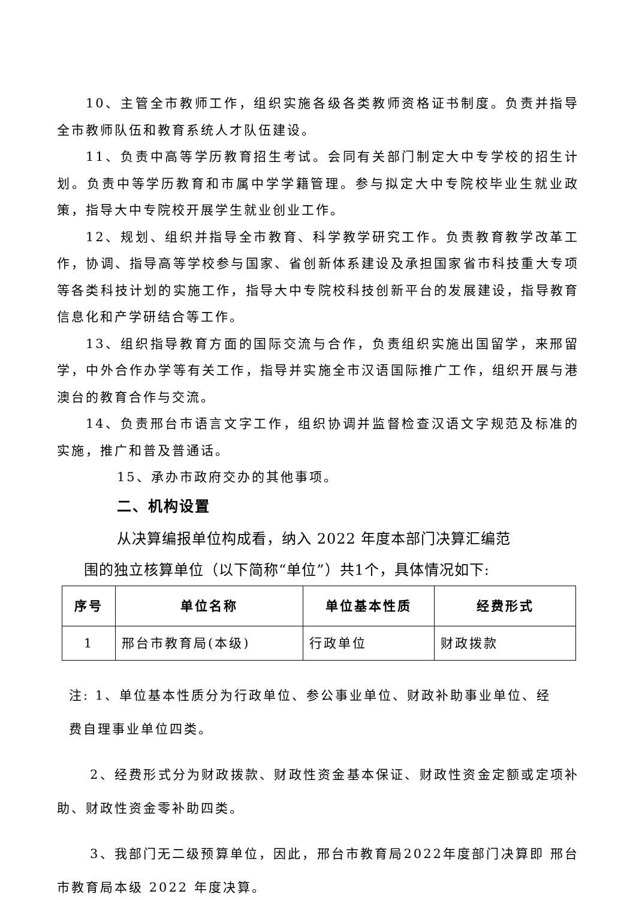10、主管全市教师工作，组织实施各级各类教师资格证书制度。负责并指导全市教师队伍和教育系统人才队伍建设。
11、负责中高等学历教育招生考试。会同有关部门制定大中专学校的招生计划。负责中等学历教育和市属中学学籍管理。参与拟定大中专院校毕业生就业政策，指导大中专院校开展学生就业创业工作。
12、规划、组织并指导全市教育、科学教学研究工作。负责教育教学改革工作，协调、指导高等学校参与国家、省创新体系建设及承担国家省市科技重大专项等各类科技计划的实施工作，指导大中专院校科技创新平台的发展建设，指导教育信息化和产学研结合等工作。
13、组织指导教育方面的国际交流与合作，负责组织实施出国留学，来邢留学，中外合作办学等有关工作，指导并实施全市汉语国际推广工作，组织开展与港澳台的教育合作与交流。
14、负责邢台市语言文字工作，组织协调并监督检查汉语文字规范及标准的实施，推广和普及普通话。
15、承办市政府交办的其他事项。
二、机构设置
从决算编报单位构成看，纳入 2022 年度本部门决算汇编范
围的独立核算单位（以下简称“单位”）共1个，具体情况如下:
| 序号 | 单位名称 | 单位基本性质 | 经费形式 |
| --- | --- | --- | --- |
| 1 | 邢台市教育局(本级) | 行政单位 | 财政拨款 |
注: 1、单位基本性质分为行政单位、参公事业单位、财政补助事业单位、经
费自理事业单位四类。
2、经费形式分为财政拨款、财政性资金基本保证、财政性资金定额或定项补助、财政性资金零补助四类。
3、我部门无二级预算单位，因此，邢台市教育局2022年度部门决算即 邢台市教育局本级 2022 年度决算。